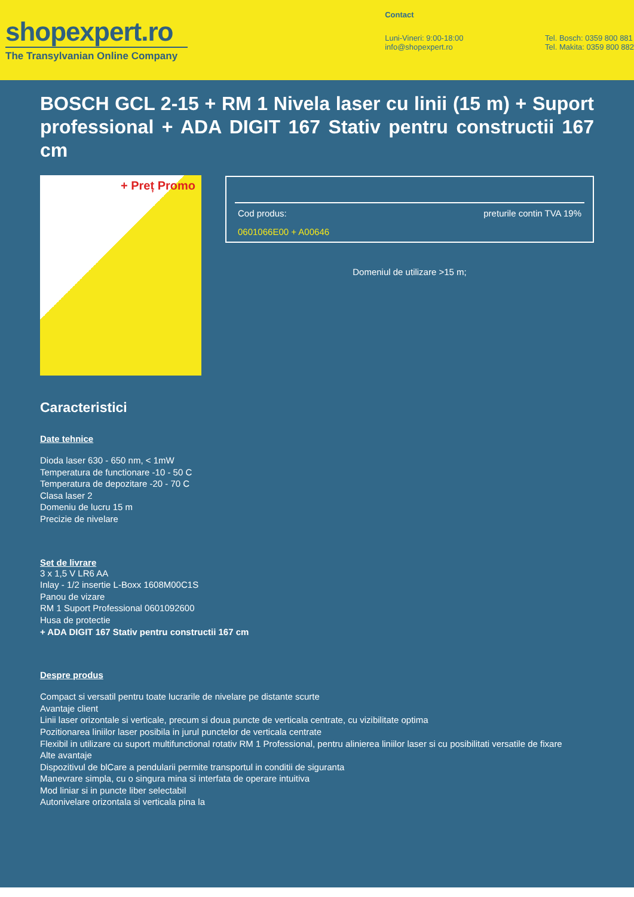shopexpert.ro
The Transylvanian Online Company
Contact
Luni-Vineri: 9:00-18:00
info@shopexpert.ro
Tel. Bosch: 0359 800 881
Tel. Makita: 0359 800 882
BOSCH GCL 2-15 + RM 1 Nivela laser cu linii (15 m) + Suport professional + ADA DIGIT 167 Stativ pentru constructii 167 cm
+ Preț Promo
Cod produs: preturile contin TVA 19%
0601066E00 + A00646
Domeniul de utilizare >15 m;
Caracteristici
Date tehnice
Dioda laser 630 - 650 nm, < 1mW
Temperatura de functionare -10 - 50 C
Temperatura de depozitare -20 - 70 C
Clasa laser 2
Domeniu de lucru 15 m
Precizie de nivelare
Set de livrare
3 x 1,5 V LR6 AA
Inlay - 1/2 insertie L-Boxx 1608M00C1S
Panou de vizare
RM 1 Suport Professional 0601092600
Husa de protectie
+ ADA DIGIT 167 Stativ pentru constructii 167 cm
Despre produs
Compact si versatil pentru toate lucrarile de nivelare pe distante scurte
Avantaje client
Linii laser orizontale si verticale, precum si doua puncte de verticala centrate, cu vizibilitate optima
Pozitionarea liniilor laser posibila in jurul punctelor de verticala centrate
Flexibil in utilizare cu suport multifunctional rotativ RM 1 Professional, pentru alinierea liniilor laser si cu posibilitati versatile de fixare
Alte avantaje
Dispozitivul de blCare a pendularii permite transportul in conditii de siguranta
Manevrare simpla, cu o singura mina si interfata de operare intuitiva
Mod liniar si in puncte liber selectabil
Autonivelare orizontala si verticala pina la